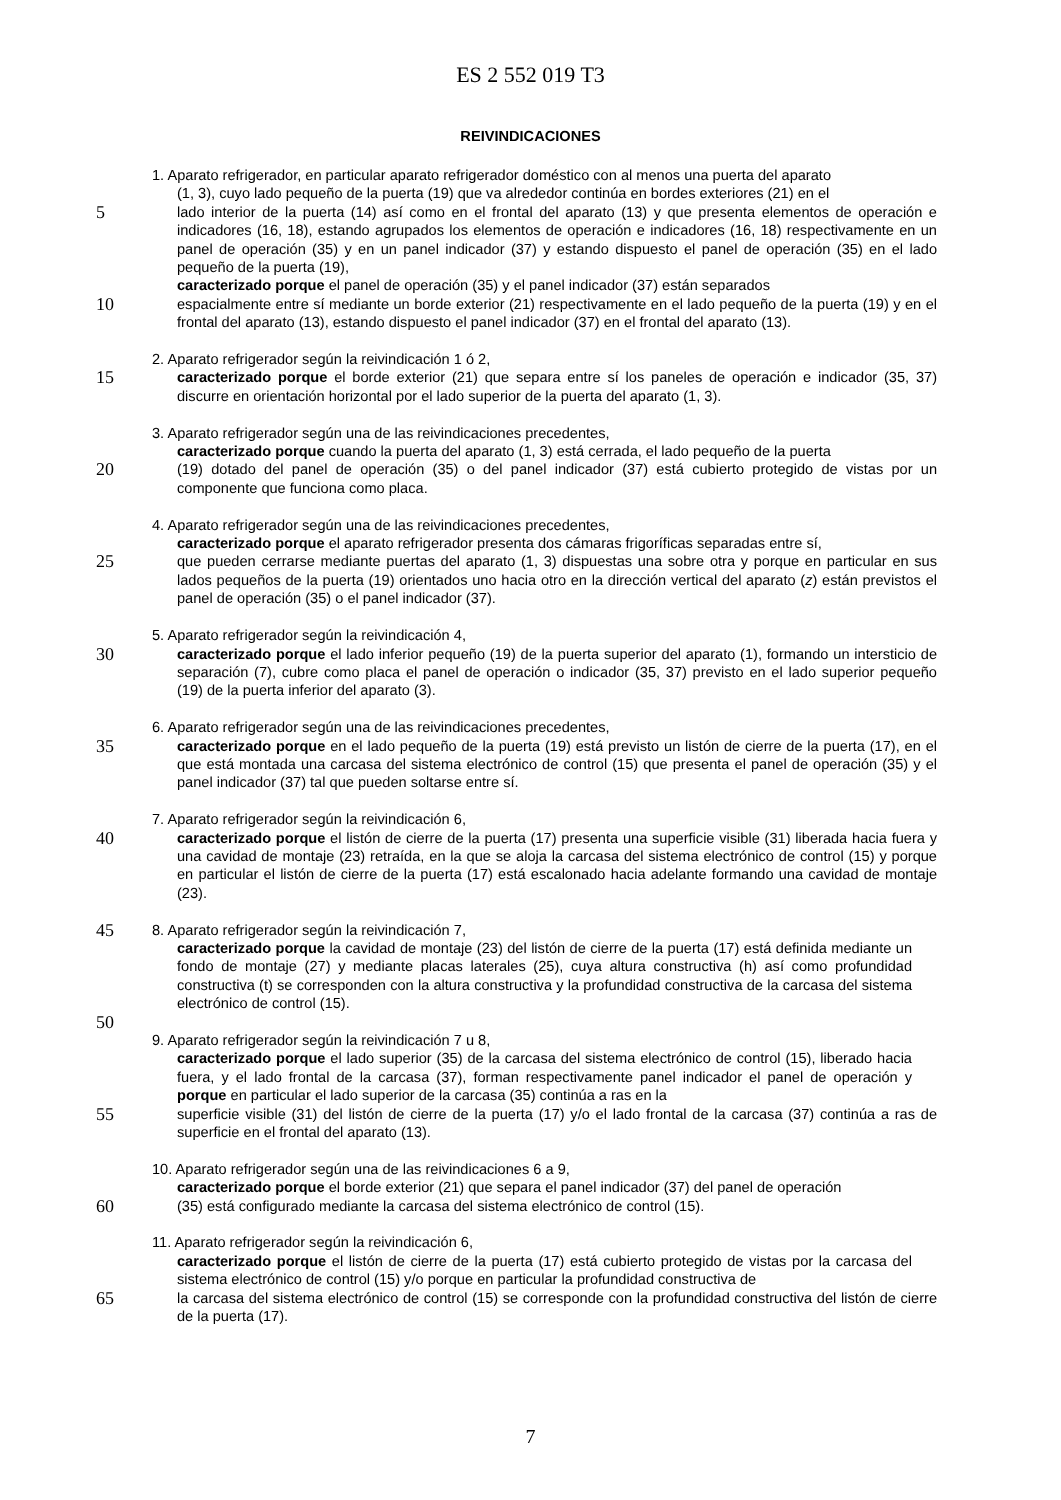ES 2 552 019 T3
REIVINDICACIONES
1. Aparato refrigerador, en particular aparato refrigerador doméstico con al menos una puerta del aparato
(1, 3), cuyo lado pequeño de la puerta (19) que va alrededor continúa en bordes exteriores (21) en el
5 lado interior de la puerta (14) así como en el frontal del aparato (13) y que presenta elementos de operación e indicadores (16, 18), estando agrupados los elementos de operación e indicadores (16, 18) respectivamente en un panel de operación (35) y en un panel indicador (37) y estando dispuesto el panel de operación (35) en el lado pequeño de la puerta (19),
caracterizado porque el panel de operación (35) y el panel indicador (37) están separados
10 espacialmente entre sí mediante un borde exterior (21) respectivamente en el lado pequeño de la puerta (19) y en el frontal del aparato (13), estando dispuesto el panel indicador (37) en el frontal del aparato (13).
2. Aparato refrigerador según la reivindicación 1 ó 2,
15 caracterizado porque el borde exterior (21) que separa entre sí los paneles de operación e indicador (35, 37) discurre en orientación horizontal por el lado superior de la puerta del aparato (1, 3).
3. Aparato refrigerador según una de las reivindicaciones precedentes,
caracterizado porque cuando la puerta del aparato (1, 3) está cerrada, el lado pequeño de la puerta
20 (19) dotado del panel de operación (35) o del panel indicador (37) está cubierto protegido de vistas por un componente que funciona como placa.
4. Aparato refrigerador según una de las reivindicaciones precedentes,
caracterizado porque el aparato refrigerador presenta dos cámaras frigoríficas separadas entre sí,
25 que pueden cerrarse mediante puertas del aparato (1, 3) dispuestas una sobre otra y porque en particular en sus lados pequeños de la puerta (19) orientados uno hacia otro en la dirección vertical del aparato (z) están previstos el panel de operación (35) o el panel indicador (37).
5. Aparato refrigerador según la reivindicación 4,
30 caracterizado porque el lado inferior pequeño (19) de la puerta superior del aparato (1), formando un intersticio de separación (7), cubre como placa el panel de operación o indicador (35, 37) previsto en el lado superior pequeño (19) de la puerta inferior del aparato (3).
6. Aparato refrigerador según una de las reivindicaciones precedentes,
35 caracterizado porque en el lado pequeño de la puerta (19) está previsto un listón de cierre de la puerta (17), en el que está montada una carcasa del sistema electrónico de control (15) que presenta el panel de operación (35) y el panel indicador (37) tal que pueden soltarse entre sí.
7. Aparato refrigerador según la reivindicación 6,
40 caracterizado porque el listón de cierre de la puerta (17) presenta una superficie visible (31) liberada hacia fuera y una cavidad de montaje (23) retraída, en la que se aloja la carcasa del sistema electrónico de control (15) y porque en particular el listón de cierre de la puerta (17) está escalonado hacia adelante formando una cavidad de montaje (23).
45 8. Aparato refrigerador según la reivindicación 7,
caracterizado porque la cavidad de montaje (23) del listón de cierre de la puerta (17) está definida mediante un fondo de montaje (27) y mediante placas laterales (25), cuya altura constructiva (h) así como profundidad constructiva (t) se corresponden con la altura constructiva y la profundidad constructiva de la carcasa del sistema electrónico de control (15).
50
9. Aparato refrigerador según la reivindicación 7 u 8,
caracterizado porque el lado superior (35) de la carcasa del sistema electrónico de control (15), liberado hacia fuera, y el lado frontal de la carcasa (37), forman respectivamente panel indicador el panel de operación y porque en particular el lado superior de la carcasa (35) continúa a ras en la
55 superficie visible (31) del listón de cierre de la puerta (17) y/o el lado frontal de la carcasa (37) continúa a ras de superficie en el frontal del aparato (13).
10. Aparato refrigerador según una de las reivindicaciones 6 a 9,
caracterizado porque el borde exterior (21) que separa el panel indicador (37) del panel de operación
60 (35) está configurado mediante la carcasa del sistema electrónico de control (15).
11. Aparato refrigerador según la reivindicación 6,
caracterizado porque el listón de cierre de la puerta (17) está cubierto protegido de vistas por la carcasa del sistema electrónico de control (15) y/o porque en particular la profundidad constructiva de
65 la carcasa del sistema electrónico de control (15) se corresponde con la profundidad constructiva del listón de cierre de la puerta (17).
7